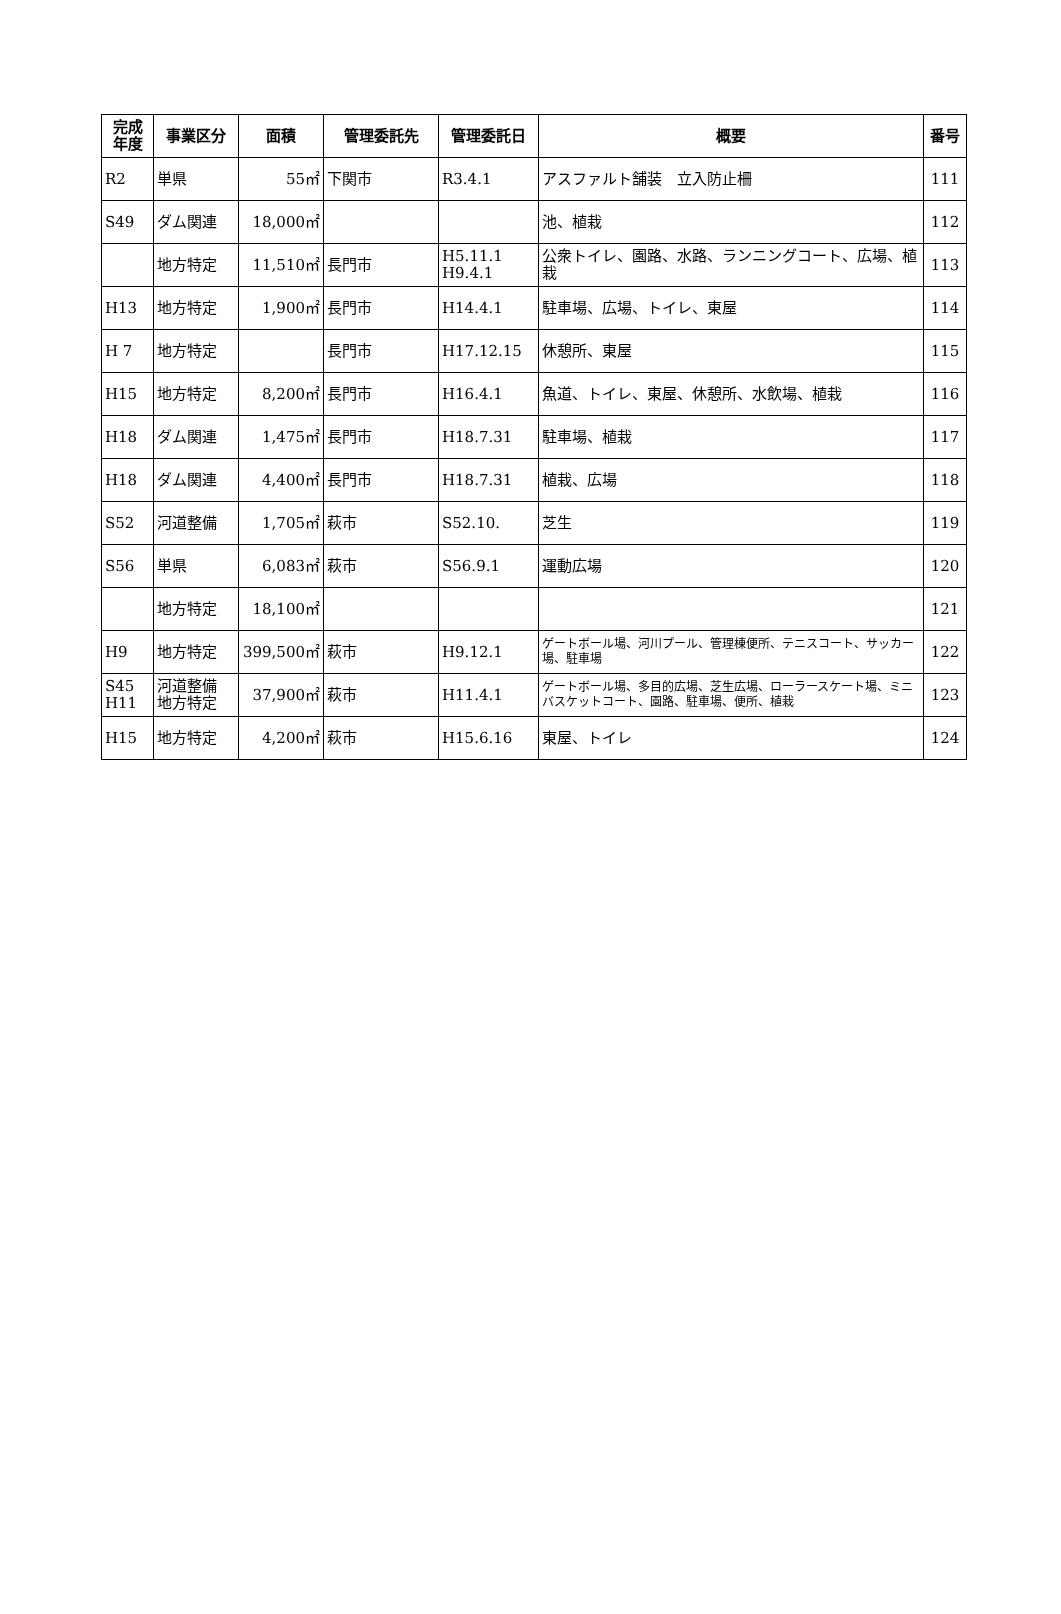| 完成 年度 | 事業区分 | 面積 | 管理委託先 | 管理委託日 | 概要 | 番号 |
| --- | --- | --- | --- | --- | --- | --- |
| R2 | 単県 | 55㎡ | 下関市 | R3.4.1 | アスファルト舗装 立入防止柵 | 111 |
| S49 | ダム関連 | 18,000㎡ | | | 池、植栽 | 112 |
| | 地方特定 | 11,510㎡ | 長門市 | H5.11.1 H9.4.1 | 公衆トイレ、園路、水路、ランニングコート、広場、植栽 | 113 |
| H13 | 地方特定 | 1,900㎡ | 長門市 | H14.4.1 | 駐車場、広場、トイレ、東屋 | 114 |
| H 7 | 地方特定 | | 長門市 | H17.12.15 | 休憩所、東屋 | 115 |
| H15 | 地方特定 | 8,200㎡ | 長門市 | H16.4.1 | 魚道、トイレ、東屋、休憩所、水飲場、植栽 | 116 |
| H18 | ダム関連 | 1,475㎡ | 長門市 | H18.7.31 | 駐車場、植栽 | 117 |
| H18 | ダム関連 | 4,400㎡ | 長門市 | H18.7.31 | 植栽、広場 | 118 |
| S52 | 河道整備 | 1,705㎡ | 萩市 | S52.10. | 芝生 | 119 |
| S56 | 単県 | 6,083㎡ | 萩市 | S56.9.1 | 運動広場 | 120 |
| | 地方特定 | 18,100㎡ | | | | 121 |
| H9 | 地方特定 | 399,500㎡ | 萩市 | H9.12.1 | ゲートボール場、河川プール、管理棟便所、テニスコート、サッカー場、駐車場 | 122 |
| S45 H11 | 河道整備 地方特定 | 37,900㎡ | 萩市 | H11.4.1 | ゲートボール場、多目的広場、芝生広場、ローラースケート場、ミニバスケットコート、園路、駐車場、便所、植栽 | 123 |
| H15 | 地方特定 | 4,200㎡ | 萩市 | H15.6.16 | 東屋、トイレ | 124 |